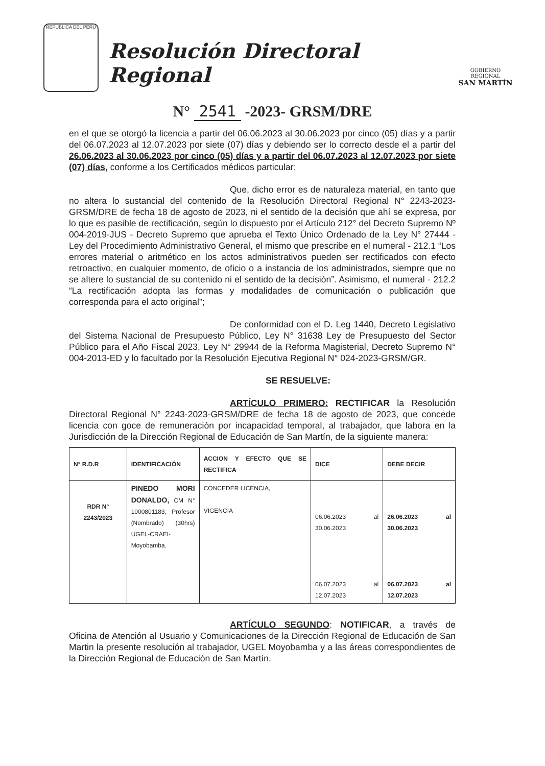REPUBLICA DEL PERU
Resolución Directoral Regional
GOBIERNO REGIONAL
SAN MARTÍN
N° 2541 -2023- GRSM/DRE
en el que se otorgó la licencia a partir del 06.06.2023 al 30.06.2023 por cinco (05) días y a partir del 06.07.2023 al 12.07.2023 por siete (07) días y debiendo ser lo correcto desde el a partir del 26.06.2023 al 30.06.2023 por cinco (05) días y a partir del 06.07.2023 al 12.07.2023 por siete (07) días, conforme a los Certificados médicos particular;
Que, dicho error es de naturaleza material, en tanto que no altera lo sustancial del contenido de la Resolución Directoral Regional N° 2243-2023-GRSM/DRE de fecha 18 de agosto de 2023, ni el sentido de la decisión que ahí se expresa, por lo que es pasible de rectificación, según lo dispuesto por el Artículo 212° del Decreto Supremo Nº 004-2019-JUS - Decreto Supremo que aprueba el Texto Único Ordenado de la Ley N° 27444 - Ley del Procedimiento Administrativo General, el mismo que prescribe en el numeral - 212.1 “Los errores material o aritmético en los actos administrativos pueden ser rectificados con efecto retroactivo, en cualquier momento, de oficio o a instancia de los administrados, siempre que no se altere lo sustancial de su contenido ni el sentido de la decisión”. Asimismo, el numeral - 212.2 “La rectificación adopta las formas y modalidades de comunicación o publicación que corresponda para el acto original”;
De conformidad con el D. Leg 1440, Decreto Legislativo del Sistema Nacional de Presupuesto Público, Ley N° 31638 Ley de Presupuesto del Sector Público para el Año Fiscal 2023, Ley N° 29944 de la Reforma Magisterial, Decreto Supremo N° 004-2013-ED y lo facultado por la Resolución Ejecutiva Regional N° 024-2023-GRSM/GR.
SE RESUELVE:
ARTÍCULO PRIMERO: RECTIFICAR la Resolución Directoral Regional N° 2243-2023-GRSM/DRE de fecha 18 de agosto de 2023, que concede licencia con goce de remuneración por incapacidad temporal, al trabajador, que labora en la Jurisdicción de la Dirección Regional de Educación de San Martín, de la siguiente manera:
| N° R.D.R | IDENTIFICACIÓN | ACCION Y EFECTO QUE SE RECTIFICA | DICE | DEBE DECIR |
| --- | --- | --- | --- | --- |
| RDR N° 2243/2023 | PINEDO MORI DONALDO, CM N° 1000801183, Profesor (Nombrado) (30hrs) UGEL-CRAEI-Moyobamba. | CONCEDER LICENCIA, VIGENCIA | 06.06.2023 al 30.06.2023 06.07.2023 al 12.07.2023 | 26.06.2023 al 30.06.2023 06.07.2023 al 12.07.2023 |
ARTÍCULO SEGUNDO: NOTIFICAR, a través de Oficina de Atención al Usuario y Comunicaciones de la Dirección Regional de Educación de San Martin la presente resolución al trabajador, UGEL Moyobamba y a las áreas correspondientes de la Dirección Regional de Educación de San Martín.